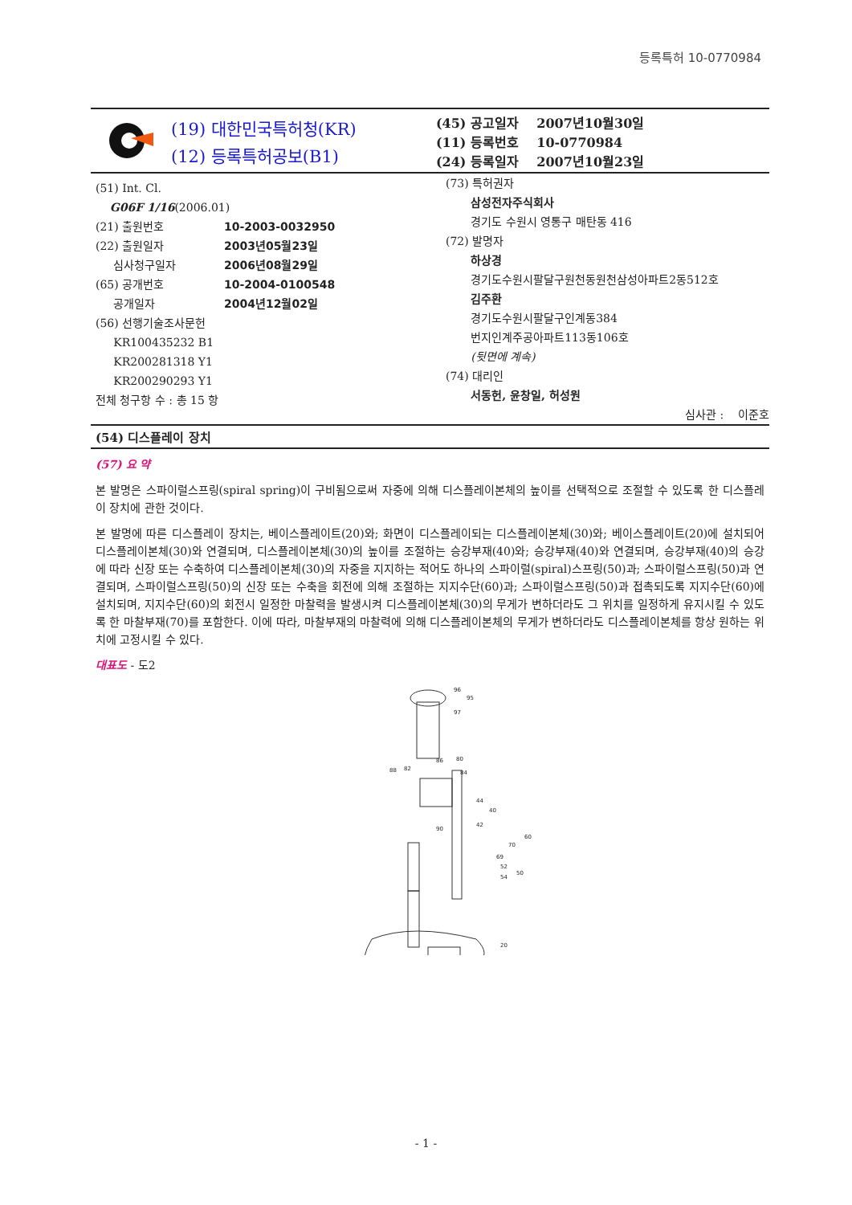등록특허 10-0770984
(19) 대한민국특허청(KR)
(12) 등록특허공보(B1)
(45) 공고일자 2007년10월30일
(11) 등록번호 10-0770984
(24) 등록일자 2007년10월23일
(51) Int. Cl.
G06F 1/16(2006.01)
(21) 출원번호 10-2003-0032950
(22) 출원일자 2003년05월23일
심사청구일자 2006년08월29일
(65) 공개번호 10-2004-0100548
공개일자 2004년12월02일
(56) 선행기술조사문헌
KR100435232 B1
KR200281318 Y1
KR200290293 Y1
전체 청구항 수 : 총 15 항
(73) 특허권자
삼성전자주식회사
경기도 수원시 영통구 매탄동 416
(72) 발명자
하상경
경기도수원시팔달구원천동원천삼성아파트2동512호
김주환
경기도수원시팔달구인계동384
번지인계주공아파트113동106호
(뒷면에 계속)
(74) 대리인
서동헌, 윤창일, 허성원
심사관 : 이준호
(54) 디스플레이 장치
(57) 요 약
본 발명은 스파이럴스프링(spiral spring)이 구비됨으로써 자중에 의해 디스플레이본체의 높이를 선택적으로 조절할 수 있도록 한 디스플레이 장치에 관한 것이다.
본 발명에 따른 디스플레이 장치는, 베이스플레이트(20)와; 화면이 디스플레이되는 디스플레이본체(30)와; 베이스플레이트(20)에 설치되어 디스플레이본체(30)와 연결되며, 디스플레이본체(30)의 높이를 조절하는 승강부재(40)와; 승강부재(40)와 연결되며, 승강부재(40)의 승강에 따라 신장 또는 수축하여 디스플레이본체(30)의 자중을 지지하는 적어도 하나의 스파이럴(spiral)스프링(50)과; 스파이럴스프링(50)과 연결되며, 스파이럴스프링(50)의 신장 또는 수축을 회전에 의해 조절하는 지지수단(60)과; 스파이럴스프링(50)과 접촉되도록 지지수단(60)에 설치되며, 지지수단(60)의 회전시 일정한 마찰력을 발생시켜 디스플레이본체(30)의 무게가 변하더라도 그 위치를 일정하게 유지시킬 수 있도록 한 마찰부재(70)를 포함한다. 이에 따라, 마찰부재의 마찰력에 의해 디스플레이본체의 무게가 변하더라도 디스플레이본체를 항상 원하는 위치에 고정시킬 수 있다.
대표도 - 도2
96
95
97
86
80
88
82
84
44
40
42
90
60
70
69
52
54
50
20
- 1 -